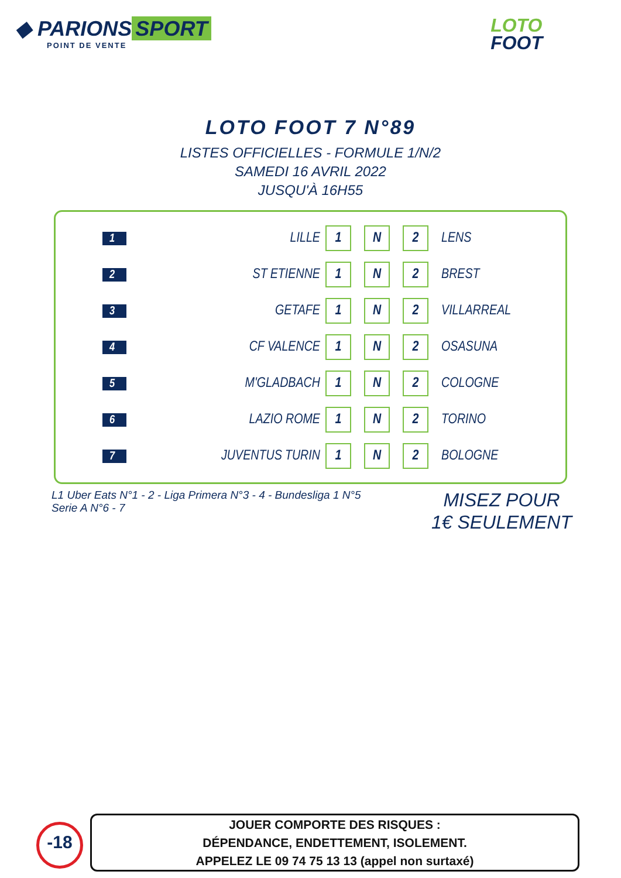◆ PARIONS SPORT
POINT DE VENTE
LOTO
FOOT
LOTO FOOT 7 N°89
LISTES OFFICIELLES - FORMULE 1/N/2
SAMEDI 16 AVRIL 2022
JUSQU'À 16H55
| 1 | LILLE | 1 | N | 2 | LENS |
| 2 | ST ETIENNE | 1 | N | 2 | BREST |
| 3 | GETAFE | 1 | N | 2 | VILLARREAL |
| 4 | CF VALENCE | 1 | N | 2 | OSASUNA |
| 5 | M'GLADBACH | 1 | N | 2 | COLOGNE |
| 6 | LAZIO ROME | 1 | N | 2 | TORINO |
| 7 | JUVENTUS TURIN | 1 | N | 2 | BOLOGNE |
L1 Uber Eats N°1 - 2 - Liga Primera N°3 - 4 - Bundesliga 1 N°5
Serie A N°6 - 7
MISEZ POUR
1€ SEULEMENT
-18
JOUER COMPORTE DES RISQUES :
DÉPENDANCE, ENDETTEMENT, ISOLEMENT.
APPELEZ LE 09 74 75 13 13 (appel non surtaxé)